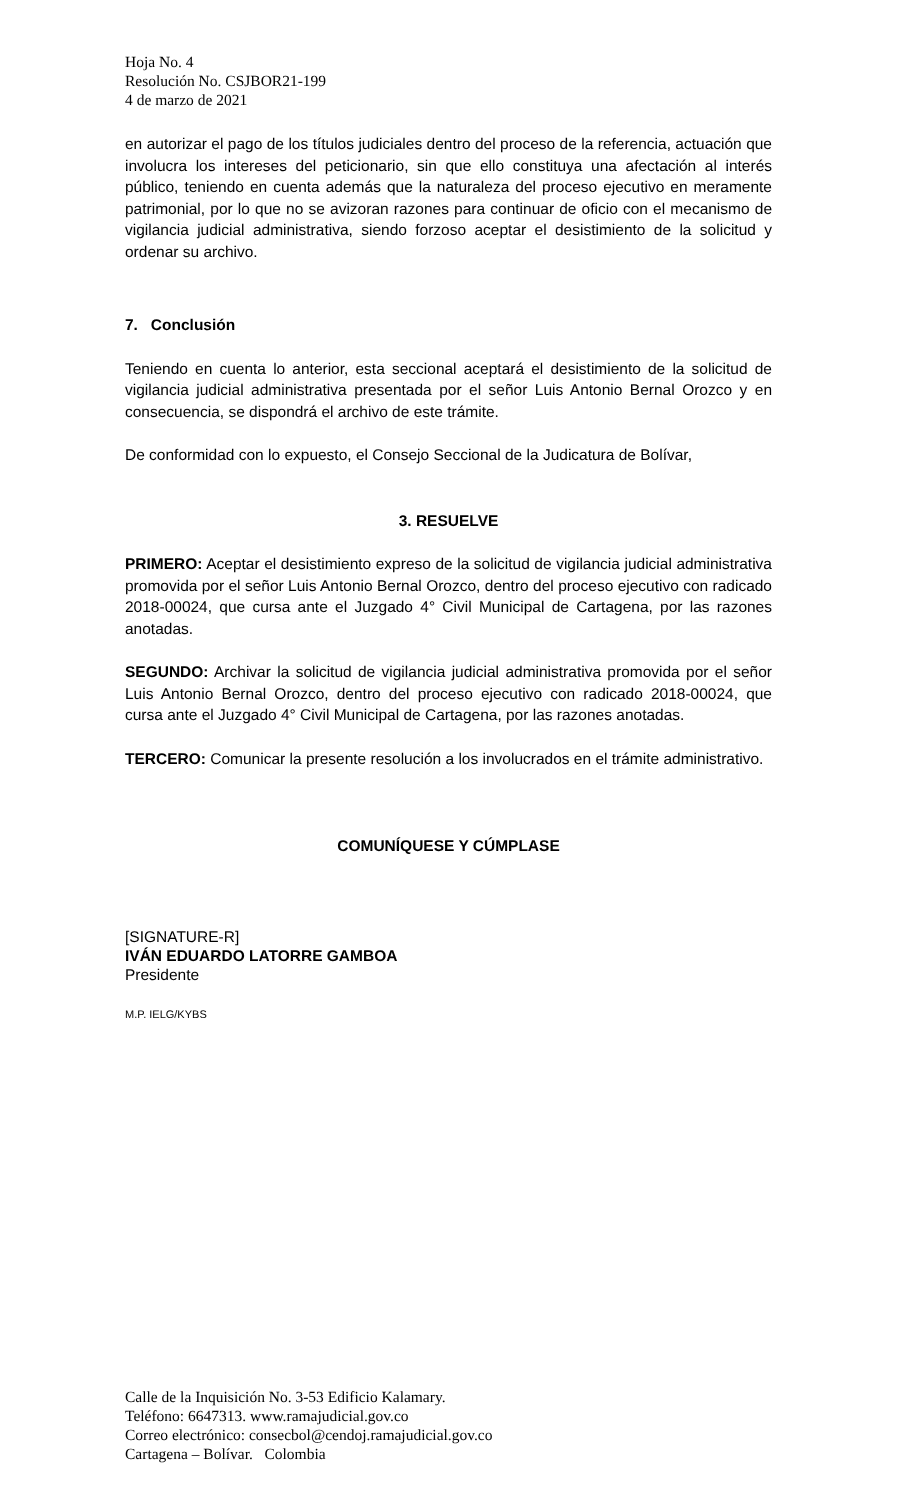Hoja No. 4
Resolución No. CSJBOR21-199
4 de marzo de 2021
en autorizar el pago de los títulos judiciales dentro del proceso de la referencia, actuación que involucra los intereses del peticionario, sin que ello constituya una afectación al interés público, teniendo en cuenta además que la naturaleza del proceso ejecutivo en meramente patrimonial, por lo que no se avizoran razones para continuar de oficio con el mecanismo de vigilancia judicial administrativa, siendo forzoso aceptar el desistimiento de la solicitud y ordenar su archivo.
7. Conclusión
Teniendo en cuenta lo anterior, esta seccional aceptará el desistimiento de la solicitud de vigilancia judicial administrativa presentada por el señor Luis Antonio Bernal Orozco y en consecuencia, se dispondrá el archivo de este trámite.
De conformidad con lo expuesto, el Consejo Seccional de la Judicatura de Bolívar,
3. RESUELVE
PRIMERO: Aceptar el desistimiento expreso de la solicitud de vigilancia judicial administrativa promovida por el señor Luis Antonio Bernal Orozco, dentro del proceso ejecutivo con radicado 2018-00024, que cursa ante el Juzgado 4° Civil Municipal de Cartagena, por las razones anotadas.
SEGUNDO: Archivar la solicitud de vigilancia judicial administrativa promovida por el señor Luis Antonio Bernal Orozco, dentro del proceso ejecutivo con radicado 2018-00024, que cursa ante el Juzgado 4° Civil Municipal de Cartagena, por las razones anotadas.
TERCERO: Comunicar la presente resolución a los involucrados en el trámite administrativo.
COMUNÍQUESE Y CÚMPLASE
[SIGNATURE-R]
IVÁN EDUARDO LATORRE GAMBOA
Presidente
M.P. IELG/KYBS
Calle de la Inquisición No. 3-53 Edificio Kalamary.
Teléfono: 6647313. www.ramajudicial.gov.co
Correo electrónico: consecbol@cendoj.ramajudicial.gov.co
Cartagena – Bolívar. Colombia